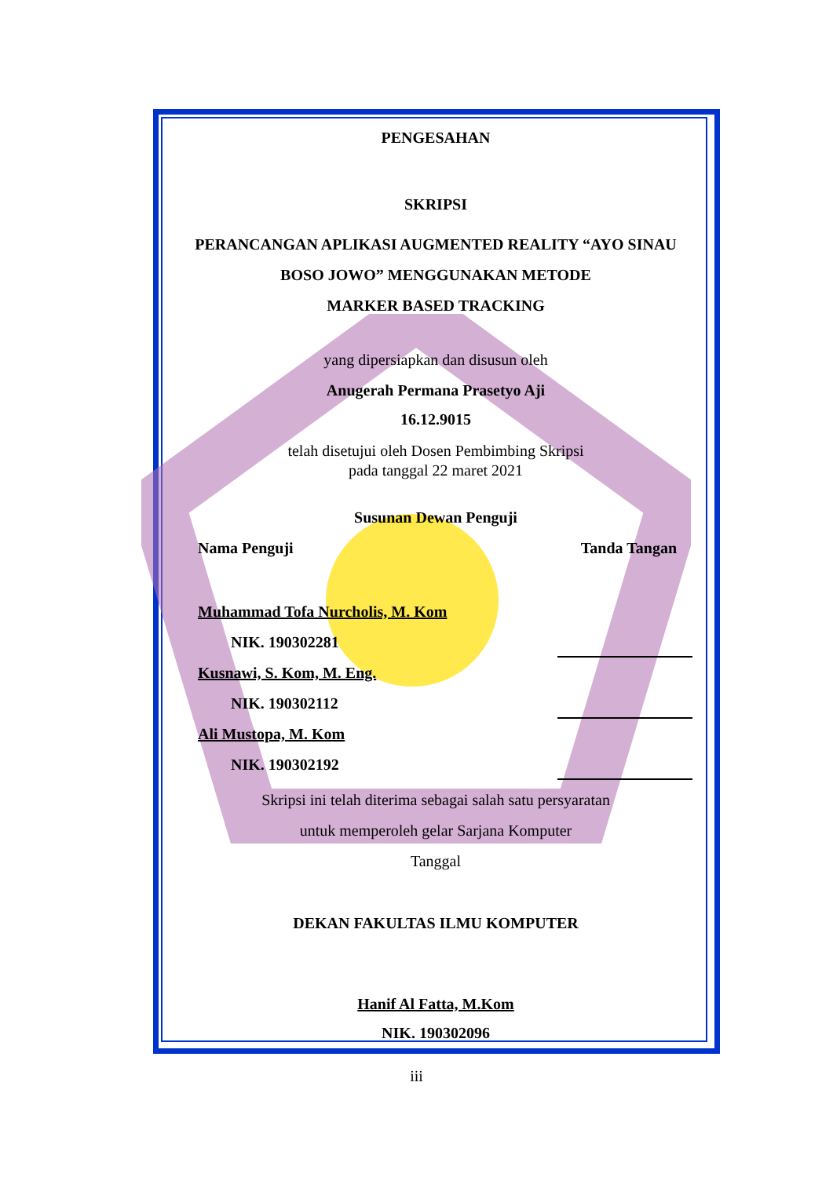PENGESAHAN
SKRIPSI
PERANCANGAN APLIKASI AUGMENTED REALITY “AYO SINAU
BOSO JOWO” MENGGUNAKAN METODE
MARKER BASED TRACKING
yang dipersiapkan dan disusun oleh
Anugerah Permana Prasetyo Aji
16.12.9015
telah disetujui oleh Dosen Pembimbing Skripsi
pada tanggal 22 maret 2021
Susunan Dewan Penguji
Nama Penguji Tanda Tangan
Muhammad Tofa Nurcholis, M. Kom
NIK. 190302281
Kusnawi, S. Kom, M. Eng.
NIK. 190302112
Ali Mustopa, M. Kom
NIK. 190302192
Skripsi ini telah diterima sebagai salah satu persyaratan
untuk memperoleh gelar Sarjana Komputer
Tanggal
DEKAN FAKULTAS ILMU KOMPUTER
Hanif Al Fatta, M.Kom
NIK. 190302096
iii